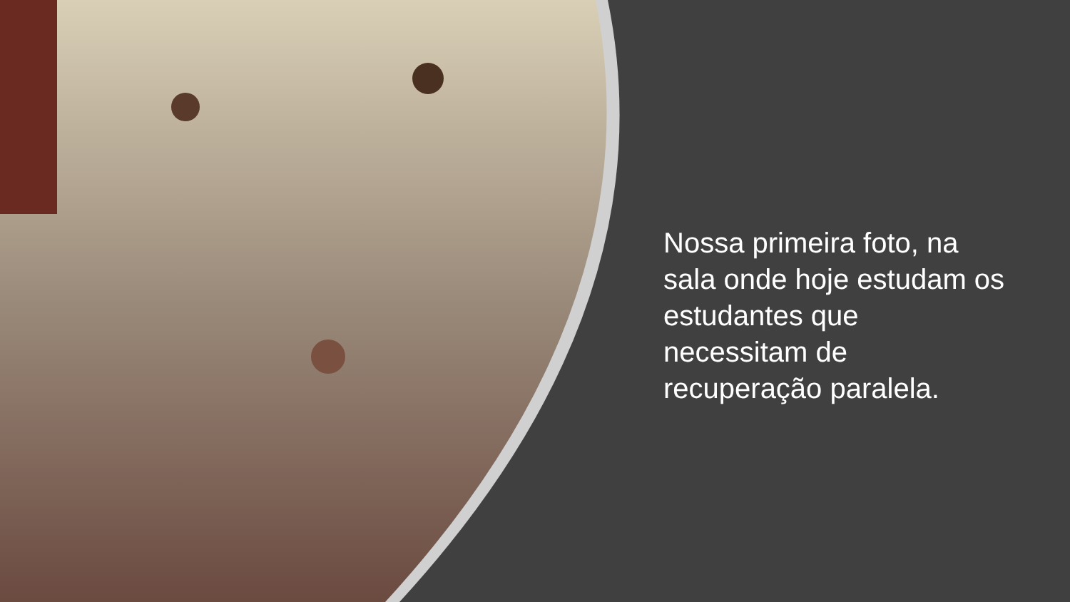Nossa primeira foto, na sala onde hoje estudam os estudantes que necessitam de recuperação paralela.